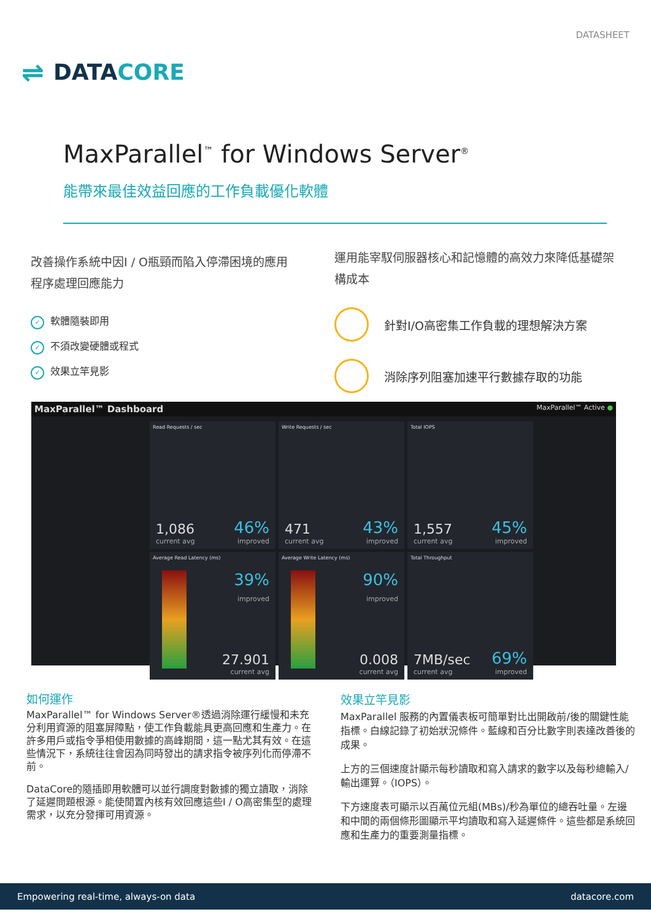DATASHEET
⇌ DATACORE
MaxParallel<sup>™</sup> for Windows Server<sup>®</sup>
能帶來最佳效益回應的工作負載優化軟體
改善操作系統中因I / O瓶頸而陷入停滯困境的應用程序處理回應能力
✓ 軟體隨裝即用
✓ 不須改變硬體或程式
✓ 效果立竿見影
運用能宰馭伺服器核心和記憶體的高效力來降低基礎架構成本
針對I/O高密集工作負載的理想解決方案
消除序列阻塞加速平行數據存取的功能
MaxParallel™ Dashboard MaxParallel™ Active ●
Read Requests / sec
1,086
current avg
46%
improved
Write Requests / sec
471
current avg
43%
improved
Total IOPS
1,557
current avg
45%
improved
Average Read Latency (ms)
39%
improved
27.901
current avg
Average Write Latency (ms)
90%
improved
0.008
current avg
Total Throughput
7MB/sec
current avg
69%
improved
如何運作
MaxParallel™ for Windows Server®透過消除運行緩慢和未充分利用資源的阻塞屏障點，使工作負載能具更高回應和生產力。在許多用戶或指令爭相使用數據的高峰期間，這一點尤其有效。在這些情況下，系統往往會因為同時發出的請求指令被序列化而停滯不前。
DataCore的隨插即用軟體可以並行調度對數據的獨立讀取，消除了延遲問題根源。能使閒置內核有效回應這些I / O高密集型的處理需求，以充分發揮可用資源。
效果立竿見影
MaxParallel 服務的內置儀表板可簡單對比出開啟前/後的關鍵性能指標。白線記錄了初始狀況條件。藍線和百分比數字則表達改善後的成果。
上方的三個速度計顯示每秒讀取和寫入請求的數字以及每秒總輸入/輸出運算。（IOPS）。
下方速度表可顯示以百萬位元組(MBs)/秒為單位的總吞吐量。左邊和中間的兩個條形圖顯示平均讀取和寫入延遲條件。這些都是系統回應和生產力的重要測量指標。
Empowering real-time, always-on data datacore.com